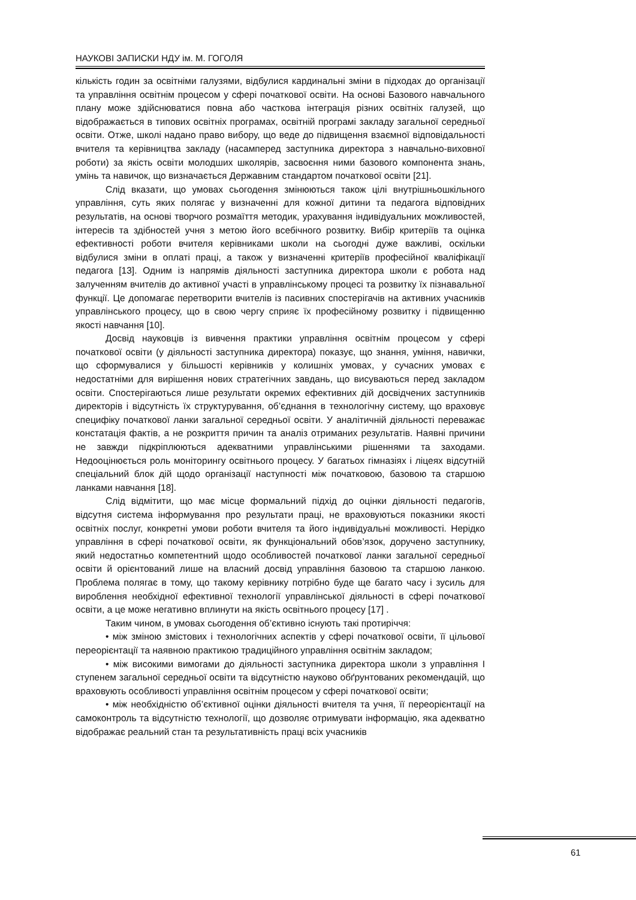НАУКОВІ ЗАПИСКИ НДУ ім. М. ГОГОЛЯ
кількість годин за освітніми галузями, відбулися кардинальні зміни в підходах до організації та управління освітнім процесом у сфері початкової освіти. На основі Базового навчального плану може здійснюватися повна або часткова інтеграція різних освітніх галузей, що відображається в типових освітніх програмах, освітній програмі закладу загальної середньої освіти. Отже, школі надано право вибору, що веде до підвищення взаємної відповідальності вчителя та керівництва закладу (насамперед заступника директора з навчально-виховної роботи) за якість освіти молодших школярів, засвоєння ними базового компонента знань, умінь та навичок, що визначається Державним стандартом початкової освіти [21].
Слід вказати, що умовах сьогодення змінюються також цілі внутрішньошкільного управління, суть яких полягає у визначенні для кожної дитини та педагога відповідних результатів, на основі творчого розмаїття методик, урахування індивідуальних можливостей, інтересів та здібностей учня з метою його всебічного розвитку. Вибір критеріїв та оцінка ефективності роботи вчителя керівниками школи на сьогодні дуже важливі, оскільки відбулися зміни в оплаті праці, а також у визначенні критеріїв професійної кваліфікації педагога [13]. Одним із напрямів діяльності заступника директора школи є робота над залученням вчителів до активної участі в управлінському процесі та розвитку їх пізнавальної функції. Це допомагає перетворити вчителів із пасивних спостерігачів на активних учасників управлінського процесу, що в свою чергу сприяє їх професійному розвитку і підвищенню якості навчання [10].
Досвід науковців із вивчення практики управління освітнім процесом у сфері початкової освіти (у діяльності заступника директора) показує, що знання, уміння, навички, що сформувалися у більшості керівників у колишніх умовах, у сучасних умовах є недостатніми для вирішення нових стратегічних завдань, що висуваються перед закладом освіти. Спостерігаються лише результати окремих ефективних дій досвідчених заступників директорів і відсутність їх структурування, об’єднання в технологічну систему, що враховує специфіку початкової ланки загальної середньої освіти. У аналітичній діяльності переважає констатація фактів, а не розкриття причин та аналіз отриманих результатів. Наявні причини не завжди підкріплюються адекватними управлінськими рішеннями та заходами. Недооцінюється роль моніторингу освітнього процесу. У багатьох гімназіях і ліцеях відсутній спеціальний блок дій щодо організації наступності між початковою, базовою та старшою ланками навчання [18].
Слід відмітити, що має місце формальний підхід до оцінки діяльності педагогів, відсутня система інформування про результати праці, не враховуються показники якості освітніх послуг, конкретні умови роботи вчителя та його індивідуальні можливості. Нерідко управління в сфері початкової освіти, як функціональний обов’язок, доручено заступнику, який недостатньо компетентний щодо особливостей початкової ланки загальної середньої освіти й орієнтований лише на власний досвід управління базовою та старшою ланкою. Проблема полягає в тому, що такому керівнику потрібно буде ще багато часу і зусиль для вироблення необхідної ефективної технології управлінської діяльності в сфері початкової освіти, а це може негативно вплинути на якість освітнього процесу [17] .
Таким чином, в умовах сьогодення об’єктивно існують такі протиріччя:
• між зміною змістових і технологічних аспектів у сфері початкової освіти, її цільової переорієнтації та наявною практикою традиційного управління освітнім закладом;
• між високими вимогами до діяльності заступника директора школи з управління I ступенем загальної середньої освіти та відсутністю науково обґрунтованих рекомендацій, що враховують особливості управління освітнім процесом у сфері початкової освіти;
• між необхідністю об’єктивної оцінки діяльності вчителя та учня, її переорієнтації на самоконтроль та відсутністю технології, що дозволяє отримувати інформацію, яка адекватно відображає реальний стан та результативність праці всіх учасників
61